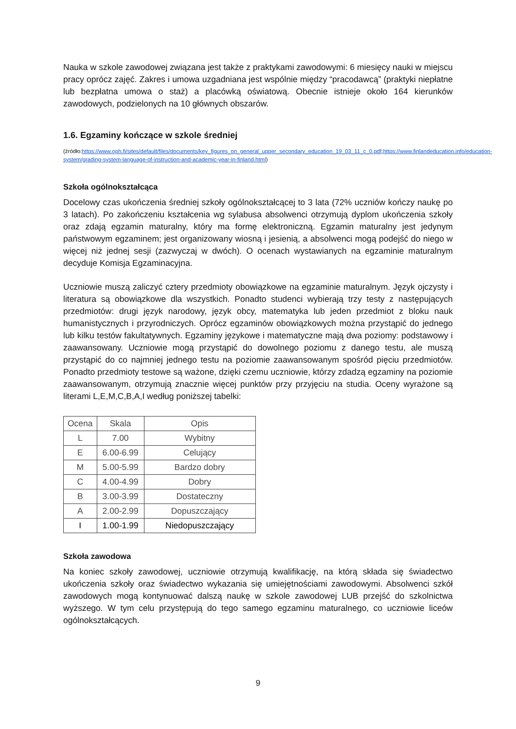Nauka w szkole zawodowej związana jest także z praktykami zawodowymi: 6 miesięcy nauki w miejscu pracy oprócz zajęć. Zakres i umowa uzgadniana jest wspólnie między “pracodawcą” (praktyki niepłatne lub bezpłatna umowa o staż) a placówką oświatową. Obecnie istnieje około 164 kierunków zawodowych, podzielonych na 10 głównych obszarów.
1.6. Egzaminy kończące w szkole średniej
(źródło:https://www.oph.fi/sites/default/files/documents/key_figures_on_general_upper_secondary_education_19_03_11_c_0.pdf;https://www.finlandeducation.info/education-system/grading-system-language-of-instruction-and-academic-year-in-finland.html)
Szkoła ogólnokształcąca
Docelowy czas ukończenia średniej szkoły ogólnokształcącej to 3 lata (72% uczniów kończy naukę po 3 latach). Po zakończeniu kształcenia wg sylabusa absolwenci otrzymują dyplom ukończenia szkoły oraz zdają egzamin maturalny, który ma formę elektroniczną. Egzamin maturalny jest jedynym państwowym egzaminem; jest organizowany wiosną i jesienią, a absolwenci mogą podejść do niego w więcej niż jednej sesji (zazwyczaj w dwóch). O ocenach wystawianych na egzaminie maturalnym decyduje Komisja Egzaminacyjna.
Uczniowie muszą zaliczyć cztery przedmioty obowiązkowe na egzaminie maturalnym. Język ojczysty i literatura są obowiązkowe dla wszystkich. Ponadto studenci wybierają trzy testy z następujących przedmiotów: drugi język narodowy, język obcy, matematyka lub jeden przedmiot z bloku nauk humanistycznych i przyrodniczych. Oprócz egzaminów obowiązkowych można przystąpić do jednego lub kilku testów fakultatywnych. Egzaminy językowe i matematyczne mają dwa poziomy: podstawowy i zaawansowany. Uczniowie mogą przystąpić do dowolnego poziomu z danego testu, ale muszą przystąpić do co najmniej jednego testu na poziomie zaawansowanym spośród pięciu przedmiotów. Ponadto przedmioty testowe są ważone, dzięki czemu uczniowie, którzy zdadzą egzaminy na poziomie zaawansowanym, otrzymują znacznie więcej punktów przy przyjęciu na studia. Oceny wyrażone są literami L,E,M,C,B,A,I według poniższej tabelki:
| Ocena | Skala | Opis |
| --- | --- | --- |
| L | 7.00 | Wybitny |
| E | 6.00-6.99 | Celujący |
| M | 5.00-5.99 | Bardzo dobry |
| C | 4.00-4.99 | Dobry |
| B | 3.00-3.99 | Dostateczny |
| A | 2.00-2.99 | Dopuszczający |
| I | 1.00-1.99 | Niedopuszczający |
Szkoła zawodowa
Na koniec szkoły zawodowej, uczniowie otrzymują kwalifikację, na którą składa się świadectwo ukończenia szkoły oraz świadectwo wykazania się umiejętnościami zawodowymi. Absolwenci szkół zawodowych mogą kontynuować dalszą naukę w szkole zawodowej LUB przejść do szkolnictwa wyższego. W tym celu przystępują do tego samego egzaminu maturalnego, co uczniowie liceów ogólnokształcących.
9